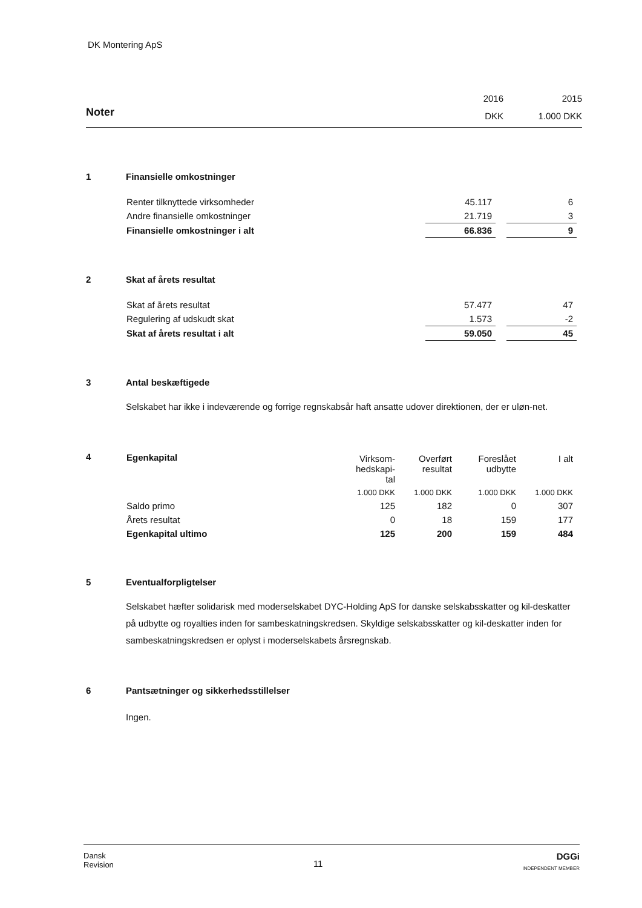DK Montering ApS
| | 2016 | 2015 |
| Noter | DKK | 1.000 DKK |
1 Finansielle omkostninger
| Renter tilknyttede virksomheder | 45.117 | | 6 |
| Andre finansielle omkostninger | 21.719 | | 3 |
| Finansielle omkostninger i alt | 66.836 | | 9 |
2 Skat af årets resultat
| Skat af årets resultat | 57.477 | | 47 |
| Regulering af udskudt skat | 1.573 | | -2 |
| Skat af årets resultat i alt | 59.050 | | 45 |
3 Antal beskæftigede
Selskabet har ikke i indeværende og forrige regnskabsår haft ansatte udover direktionen, der er uløn-net.
4
| Egenkapital | Virksom- hedskapi- tal | Overført resultat | Foreslået udbytte | I alt |
| | 1.000 DKK | 1.000 DKK | 1.000 DKK | 1.000 DKK |
| Saldo primo | 125 | 182 | 0 | 307 |
| Årets resultat | 0 | 18 | 159 | 177 |
| Egenkapital ultimo | 125 | 200 | 159 | 484 |
5 Eventualforpligtelser
Selskabet hæfter solidarisk med moderselskabet DYC-Holding ApS for danske selskabsskatter og kil-deskatter på udbytte og royalties inden for sambeskatningskredsen. Skyldige selskabsskatter og kil-deskatter inden for sambeskatningskredsen er oplyst i moderselskabets årsregnskab.
6 Pantsætninger og sikkerhedsstillelser
Ingen.
Dansk
Revision
11
DGGi
INDEPENDENT MEMBER